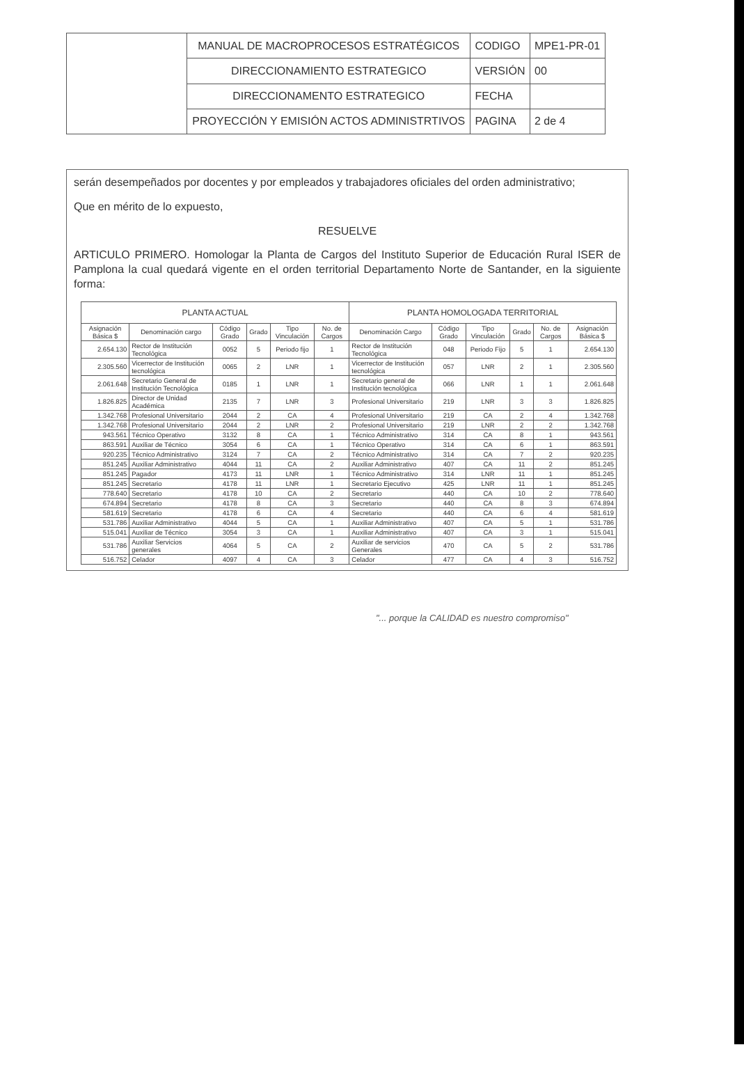| | MANUAL DE MACROPROCESOS ESTRATÉGICOS | CODIGO | MPE1-PR-01 |
| | DIRECCIONAMIENTO ESTRATEGICO | VERSIÓN | 00 |
| | DIRECCIONAMENTO ESTRATEGICO | FECHA | |
| | PROYECCIÓN Y EMISIÓN ACTOS ADMINISTRTIVOS | PAGINA | 2 de 4 |
serán desempeñados por docentes y por empleados y trabajadores oficiales del orden administrativo;
Que en mérito de lo expuesto,
RESUELVE
ARTICULO PRIMERO. Homologar la Planta de Cargos del Instituto Superior de Educación Rural ISER de Pamplona la cual quedará vigente en el orden territorial Departamento Norte de Santander, en la siguiente forma:
| PLANTA ACTUAL | | | | | | PLANTA HOMOLOGADA TERRITORIAL | | | | | |
| --- | --- | --- | --- | --- | --- | --- | --- | --- | --- | --- | --- |
| Asignación Básica $ | Denominación cargo | Código Grado | Grado | Tipo Vinculación | No. de Cargos | Denominación Cargo | Código Grado | Tipo Vinculación | Grado | No. de Cargos | Asignación Básica $ |
| 2.654.130 | Rector de Institución Tecnológica | 0052 | 5 | Periodo fijo | 1 | Rector de Institución Tecnológica | 048 | Periodo Fijo | 5 | 1 | 2.654.130 |
| 2.305.560 | Vicerrector de Institución tecnológica | 0065 | 2 | LNR | 1 | Vicerrector de Institución tecnológica | 057 | LNR | 2 | 1 | 2.305.560 |
| 2.061.648 | Secretario General de Institución Tecnológica | 0185 | 1 | LNR | 1 | Secretario general de Institución tecnológica | 066 | LNR | 1 | 1 | 2.061.648 |
| 1.826.825 | Director de Unidad Académica | 2135 | 7 | LNR | 3 | Profesional Universitario | 219 | LNR | 3 | 3 | 1.826.825 |
| 1.342.768 | Profesional Universitario | 2044 | 2 | CA | 4 | Profesional Universitario | 219 | CA | 2 | 4 | 1.342.768 |
| 1.342.768 | Profesional Universitario | 2044 | 2 | LNR | 2 | Profesional Universitario | 219 | LNR | 2 | 2 | 1.342.768 |
| 943.561 | Técnico Operativo | 3132 | 8 | CA | 1 | Técnico Administrativo | 314 | CA | 8 | 1 | 943.561 |
| 863.591 | Auxiliar de Técnico | 3054 | 6 | CA | 1 | Técnico Operativo | 314 | CA | 6 | 1 | 863.591 |
| 920.235 | Técnico Administrativo | 3124 | 7 | CA | 2 | Técnico Administrativo | 314 | CA | 7 | 2 | 920.235 |
| 851.245 | Auxiliar Administrativo | 4044 | 11 | CA | 2 | Auxiliar Administrativo | 407 | CA | 11 | 2 | 851.245 |
| 851.245 | Pagador | 4173 | 11 | LNR | 1 | Técnico Administrativo | 314 | LNR | 11 | 1 | 851.245 |
| 851.245 | Secretario | 4178 | 11 | LNR | 1 | Secretario Ejecutivo | 425 | LNR | 11 | 1 | 851.245 |
| 778.640 | Secretario | 4178 | 10 | CA | 2 | Secretario | 440 | CA | 10 | 2 | 778.640 |
| 674.894 | Secretario | 4178 | 8 | CA | 3 | Secretario | 440 | CA | 8 | 3 | 674.894 |
| 581.619 | Secretario | 4178 | 6 | CA | 4 | Secretario | 440 | CA | 6 | 4 | 581.619 |
| 531.786 | Auxiliar Administrativo | 4044 | 5 | CA | 1 | Auxiliar Administrativo | 407 | CA | 5 | 1 | 531.786 |
| 515.041 | Auxiliar de Técnico | 3054 | 3 | CA | 1 | Auxiliar Administrativo | 407 | CA | 3 | 1 | 515.041 |
| 531.786 | Auxiliar Servicios generales | 4064 | 5 | CA | 2 | Auxiliar de servicios Generales | 470 | CA | 5 | 2 | 531.786 |
| 516.752 | Celador | 4097 | 4 | CA | 3 | Celador | 477 | CA | 4 | 3 | 516.752 |
"... porque la CALIDAD es nuestro compromiso"